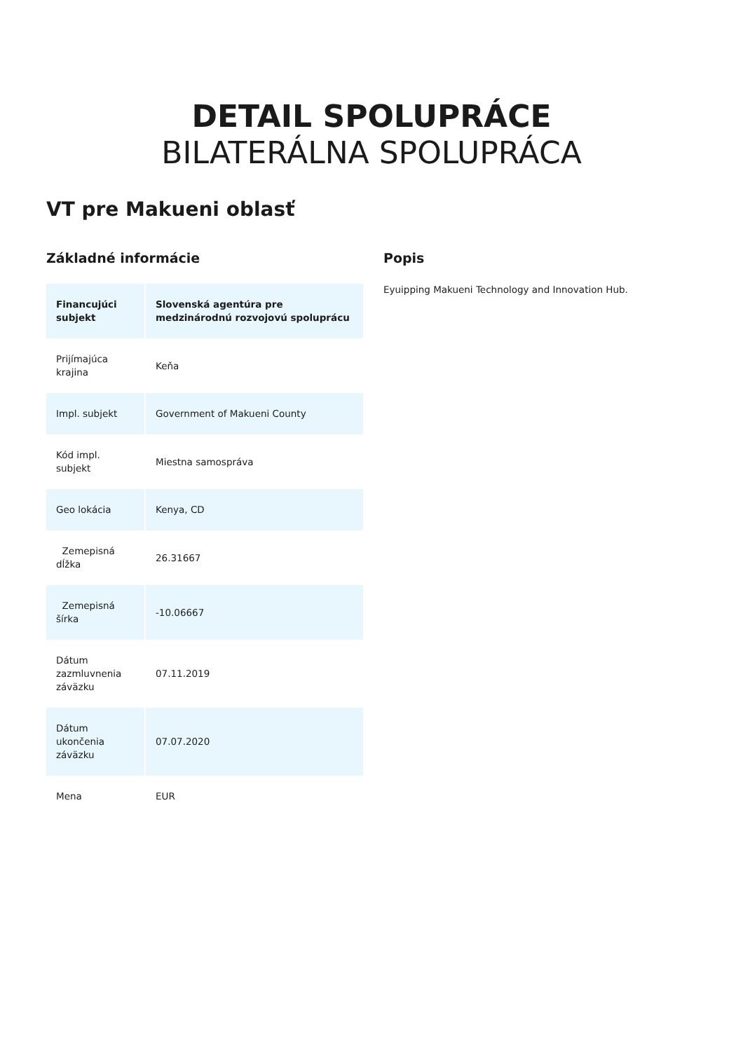DETAIL SPOLUPRÁCE
BILATERÁLNA SPOLUPRÁCA
VT pre Makueni oblasť
Základné informácie
| Financujúci subjekt | Slovenská agentúra pre medzinárodnú rozvojovú spoluprácu |
| Prijímajúca krajina | Keňa |
| Impl. subjekt | Government of Makueni County |
| Kód impl. subjekt | Miestna samospráva |
| Geo lokácia | Kenya, CD |
| Zemepisná dĺžka | 26.31667 |
| Zemepisná šírka | -10.06667 |
| Dátum zazmluvnenia záväzku | 07.11.2019 |
| Dátum ukončenia záväzku | 07.07.2020 |
| Mena | EUR |
Popis
Eyuipping Makueni Technology and Innovation Hub.